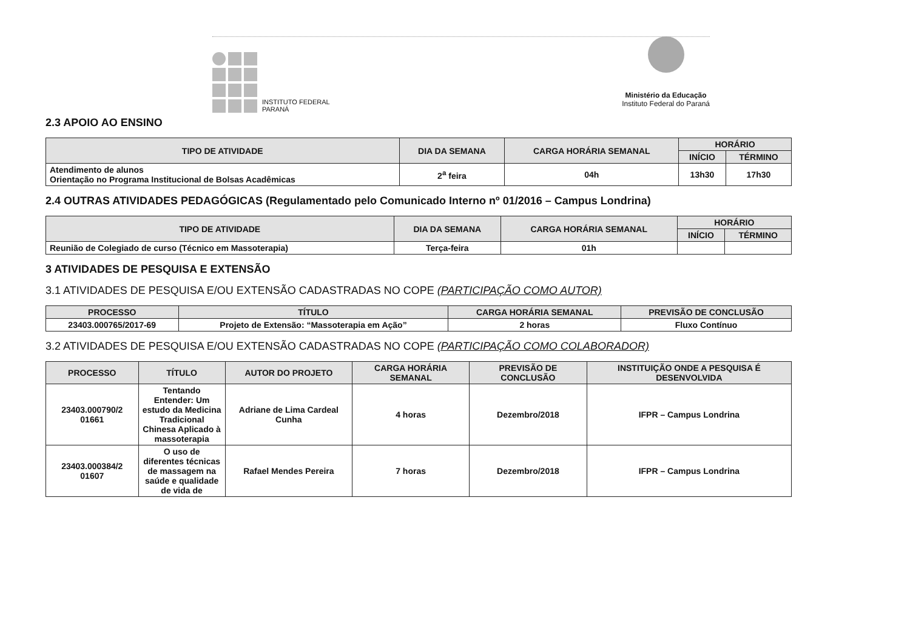INSTITUTO FEDERAL
PARANÁ
Ministério da Educação
Instituto Federal do Paraná
2.3 APOIO AO ENSINO
| TIPO DE ATIVIDADE | DIA DA SEMANA | CARGA HORÁRIA SEMANAL | HORÁRIO | |
| --- | --- | --- | --- | --- |
| | | | INÍCIO | TÉRMINO |
| Atendimento de alunos Orientação no Programa Institucional de Bolsas Acadêmicas | 2<sup>a</sup> feira | 04h | 13h30 | 17h30 |
2.4 OUTRAS ATIVIDADES PEDAGÓGICAS (Regulamentado pelo Comunicado Interno nº 01/2016 – Campus Londrina)
| TIPO DE ATIVIDADE | DIA DA SEMANA | CARGA HORÁRIA SEMANAL | HORÁRIO | |
| --- | --- | --- | --- | --- |
| | | | INÍCIO | TÉRMINO |
| Reunião de Colegiado de curso (Técnico em Massoterapia) | Terça-feira | 01h | | |
3 ATIVIDADES DE PESQUISA E EXTENSÃO
3.1 ATIVIDADES DE PESQUISA E/OU EXTENSÃO CADASTRADAS NO COPE (PARTICIPAÇÃO COMO AUTOR)
| PROCESSO | TÍTULO | CARGA HORÁRIA SEMANAL | PREVISÃO DE CONCLUSÃO |
| --- | --- | --- | --- |
| 23403.000765/2017-69 | Projeto de Extensão: “Massoterapia em Ação” | 2 horas | Fluxo Contínuo |
3.2 ATIVIDADES DE PESQUISA E/OU EXTENSÃO CADASTRADAS NO COPE (PARTICIPAÇÃO COMO COLABORADOR)
| PROCESSO | TÍTULO | AUTOR DO PROJETO | CARGA HORÁRIA SEMANAL | PREVISÃO DE CONCLUSÃO | INSTITUIÇÃO ONDE A PESQUISA É DESENVOLVIDA |
| --- | --- | --- | --- | --- | --- |
| 23403.000790/2 01661 | Tentando Entender: Um estudo da Medicina Tradicional Chinesa Aplicado à massoterapia | Adriane de Lima Cardeal Cunha | 4 horas | Dezembro/2018 | IFPR – Campus Londrina |
| 23403.000384/2 01607 | O uso de diferentes técnicas de massagem na saúde e qualidade de vida de | Rafael Mendes Pereira | 7 horas | Dezembro/2018 | IFPR – Campus Londrina |